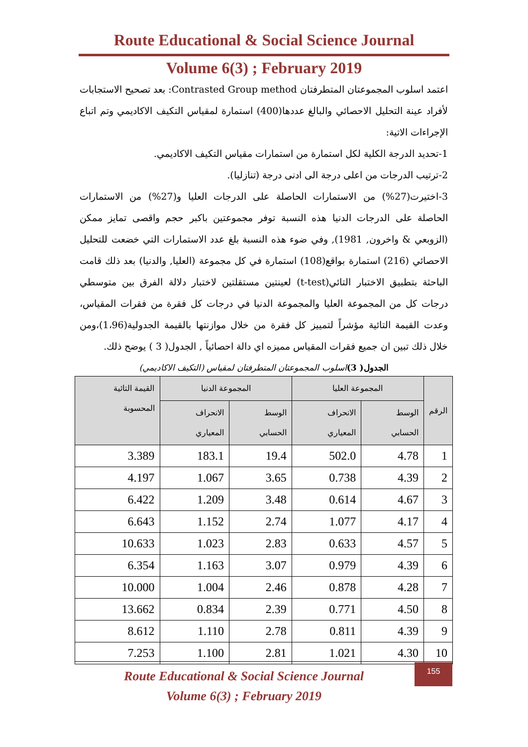Route Educational & Social Science Journal
Volume 6(3) ; February 2019
اعتمد اسلوب المجموعتان المتطرفتان Contrasted Group method: بعد تصحيح الاستجابات لأفراد عينة التحليل الاحصائي والبالغ عددها(400) استمارة لمقياس التكيف الاكاديمي وتم اتباع الإجراءات الاتية:
1-تحديد الدرجة الكلية لكل استمارة من استمارات مقياس التكيف الاكاديمي.
2-ترتيب الدرجات من اعلى درجة الى ادنى درجة (تنازليا).
3-اختيرت(27%) من الاستمارات الحاصلة على الدرجات العليا و(27%) من الاستمارات الحاصلة على الدرجات الدنيا هذه النسبة توفر مجموعتين باكبر حجم واقصى تمايز ممكن (الزوبعي & واخرون, 1981), وفي ضوء هذه النسبة بلغ عدد الاستمارات التي خضعت للتحليل الاحصائي (216) استمارة بواقع(108) استمارة في كل مجموعة (العليا, والدنيا) بعد ذلك قامت الباحثة بتطبيق الاختبار التائي(t-test) لعينتين مستقلتين لاختبار دلالة الفرق بين متوسطي درجات كل من المجموعة العليا والمجموعة الدنيا في درجات كل فقرة من فقرات المقياس، وعدت القيمة التائية مؤشراً لتمييز كل فقرة من خلال موازنتها بالقيمة الجدولية(1،96)،ومن خلال ذلك تبين ان جميع فقرات المقياس مميزه اي دالة احصائياً , الجدول( 3 ) يوضح ذلك.
الجدول( 3) اسلوب المجموعتان المتطرفتان لمقياس (التكيف الاكاديمي)
| الرقم | المجموعة العليا | | المجموعة الدنيا | | القيمة التائية المحسوبة |
| --- | --- | --- | --- | --- | --- |
| | الوسط الحسابي | الانحراف المعياري | الوسط الحسابي | الانحراف المعياري | |
| 1 | 4.78 | 502.0 | 19.4 | 183.1 | 3.389 |
| 2 | 4.39 | 0.738 | 3.65 | 1.067 | 4.197 |
| 3 | 4.67 | 0.614 | 3.48 | 1.209 | 6.422 |
| 4 | 4.17 | 1.077 | 2.74 | 1.152 | 6.643 |
| 5 | 4.57 | 0.633 | 2.83 | 1.023 | 10.633 |
| 6 | 4.39 | 0.979 | 3.07 | 1.163 | 6.354 |
| 7 | 4.28 | 0.878 | 2.46 | 1.004 | 10.000 |
| 8 | 4.50 | 0.771 | 2.39 | 0.834 | 13.662 |
| 9 | 4.39 | 0.811 | 2.78 | 1.110 | 8.612 |
| 10 | 4.30 | 1.021 | 2.81 | 1.100 | 7.253 |
Route Educational & Social Science Journal
Volume 6(3) ; February 2019
155